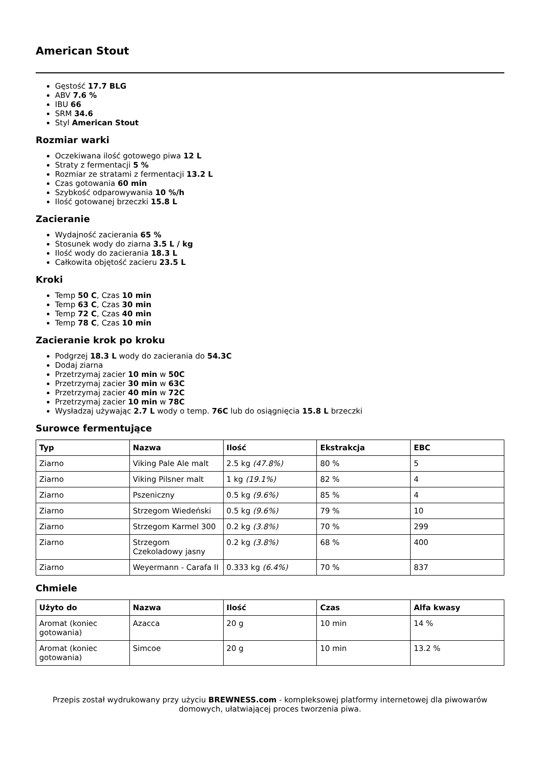American Stout
Gęstość 17.7 BLG
ABV 7.6 %
IBU 66
SRM 34.6
Styl American Stout
Rozmiar warki
Oczekiwana ilość gotowego piwa 12 L
Straty z fermentacji 5 %
Rozmiar ze stratami z fermentacji 13.2 L
Czas gotowania 60 min
Szybkość odparowywania 10 %/h
Ilość gotowanej brzeczki 15.8 L
Zacieranie
Wydajność zacierania 65 %
Stosunek wody do ziarna 3.5 L / kg
Ilość wody do zacierania 18.3 L
Całkowita objętość zacieru 23.5 L
Kroki
Temp 50 C, Czas 10 min
Temp 63 C, Czas 30 min
Temp 72 C, Czas 40 min
Temp 78 C, Czas 10 min
Zacieranie krok po kroku
Podgrzej 18.3 L wody do zacierania do 54.3C
Dodaj ziarna
Przetrzymaj zacier 10 min w 50C
Przetrzymaj zacier 30 min w 63C
Przetrzymaj zacier 40 min w 72C
Przetrzymaj zacier 10 min w 78C
Wysładzaj używając 2.7 L wody o temp. 76C lub do osiągnięcia 15.8 L brzeczki
Surowce fermentujące
| Typ | Nazwa | Ilość | Ekstrakcja | EBC |
| --- | --- | --- | --- | --- |
| Ziarno | Viking Pale Ale malt | 2.5 kg (47.8%) | 80 % | 5 |
| Ziarno | Viking Pilsner malt | 1 kg (19.1%) | 82 % | 4 |
| Ziarno | Pszeniczny | 0.5 kg (9.6%) | 85 % | 4 |
| Ziarno | Strzegom Wiedeński | 0.5 kg (9.6%) | 79 % | 10 |
| Ziarno | Strzegom Karmel 300 | 0.2 kg (3.8%) | 70 % | 299 |
| Ziarno | Strzegom Czekoladowy jasny | 0.2 kg (3.8%) | 68 % | 400 |
| Ziarno | Weyermann - Carafa II | 0.333 kg (6.4%) | 70 % | 837 |
Chmiele
| Użyto do | Nazwa | Ilość | Czas | Alfa kwasy |
| --- | --- | --- | --- | --- |
| Aromat (koniec gotowania) | Azacca | 20 g | 10 min | 14 % |
| Aromat (koniec gotowania) | Simcoe | 20 g | 10 min | 13.2 % |
Przepis został wydrukowany przy użyciu BREWNESS.com - kompleksowej platformy internetowej dla piwowarów domowych, ułatwiającej proces tworzenia piwa.